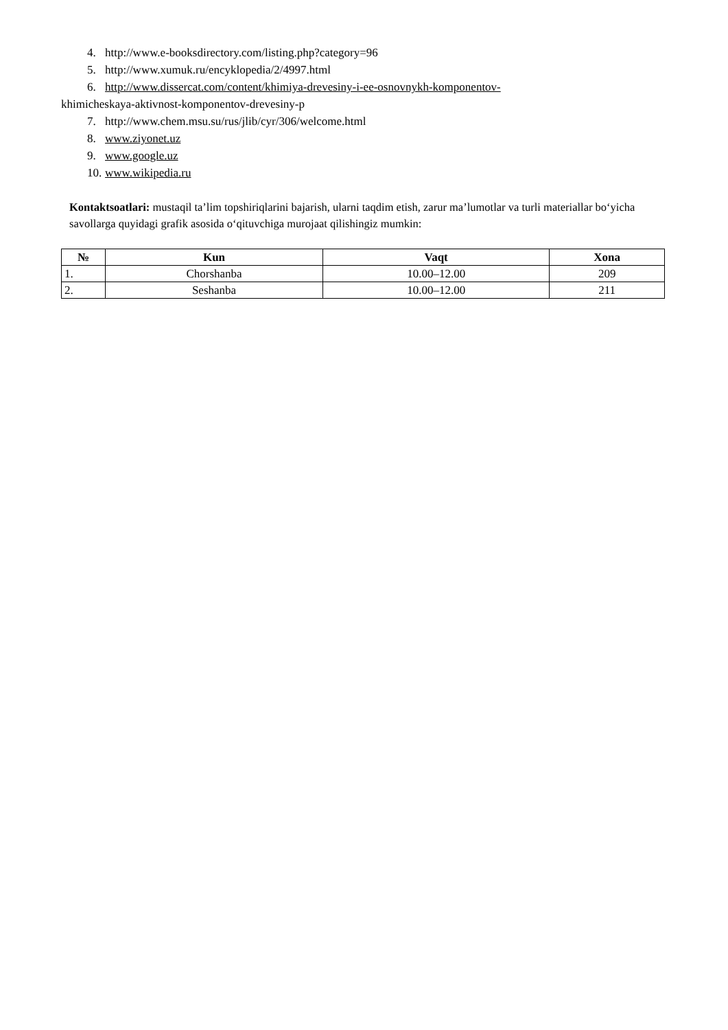4. http://www.e-booksdirectory.com/listing.php?category=96
5. http://www.xumuk.ru/encyklopedia/2/4997.html
6. http://www.dissercat.com/content/khimiya-drevesiny-i-ee-osnovnykh-komponentov-
khimicheskaya-aktivnost-komponentov-drevesiny-p
7. http://www.chem.msu.su/rus/jlib/cyr/306/welcome.html
8. www.ziyonet.uz
9. www.google.uz
10. www.wikipedia.ru
Kontaktsoatlari: mustaqil ta’lim topshiriqlarini bajarish, ularni taqdim etish, zarur ma’lumotlar va turli materiallar bo‘yicha savollarga quyidagi grafik asosida o‘qituvchiga murojaat qilishingiz mumkin:
| № | Kun | Vaqt | Xona |
| --- | --- | --- | --- |
| 1. | Chorshanba | 10.00–12.00 | 209 |
| 2. | Seshanba | 10.00–12.00 | 211 |